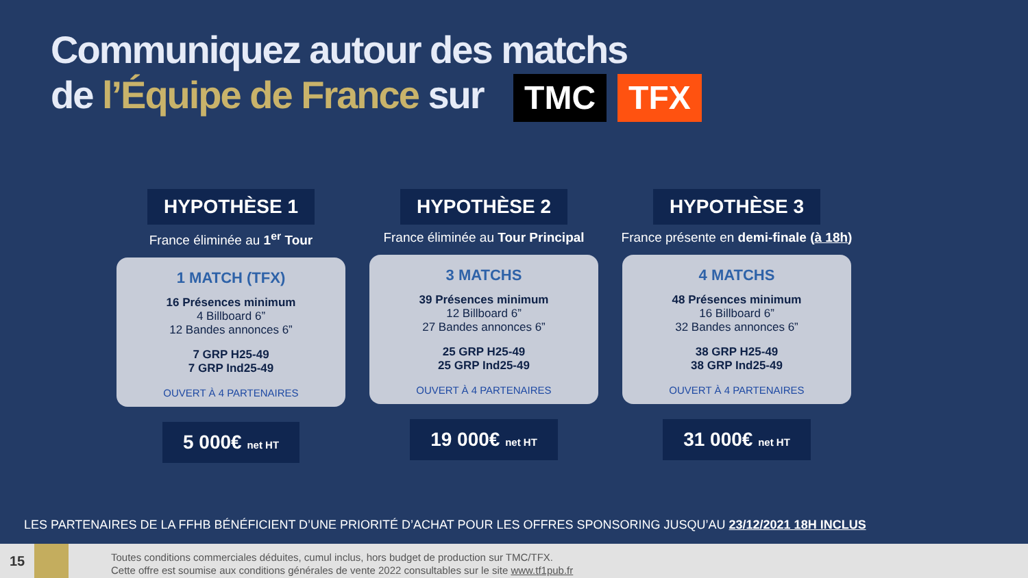Communiquez autour des matchs
de l’Équipe de France sur TMC TFX
HYPOTHÈSE 1
France éliminée au 1<sup>er</sup> Tour
1 MATCH (TFX)
16 Présences minimum
4 Billboard 6”
12 Bandes annonces 6”
7 GRP H25-49
7 GRP Ind25-49
OUVERT À 4 PARTENAIRES
5 000€ net HT
HYPOTHÈSE 2
France éliminée au Tour Principal
3 MATCHS
39 Présences minimum
12 Billboard 6”
27 Bandes annonces 6”
25 GRP H25-49
25 GRP Ind25-49
OUVERT À 4 PARTENAIRES
19 000€ net HT
HYPOTHÈSE 3
France présente en demi-finale (à 18h)
4 MATCHS
48 Présences minimum
16 Billboard 6”
32 Bandes annonces 6”
38 GRP H25-49
38 GRP Ind25-49
OUVERT À 4 PARTENAIRES
31 000€ net HT
LES PARTENAIRES DE LA FFHB BÉNÉFICIENT D’UNE PRIORITÉ D’ACHAT POUR LES OFFRES SPONSORING JUSQU’AU 23/12/2021 18H INCLUS
15
Toutes conditions commerciales déduites, cumul inclus, hors budget de production sur TMC/TFX.
Cette offre est soumise aux conditions générales de vente 2022 consultables sur le site www.tf1pub.fr